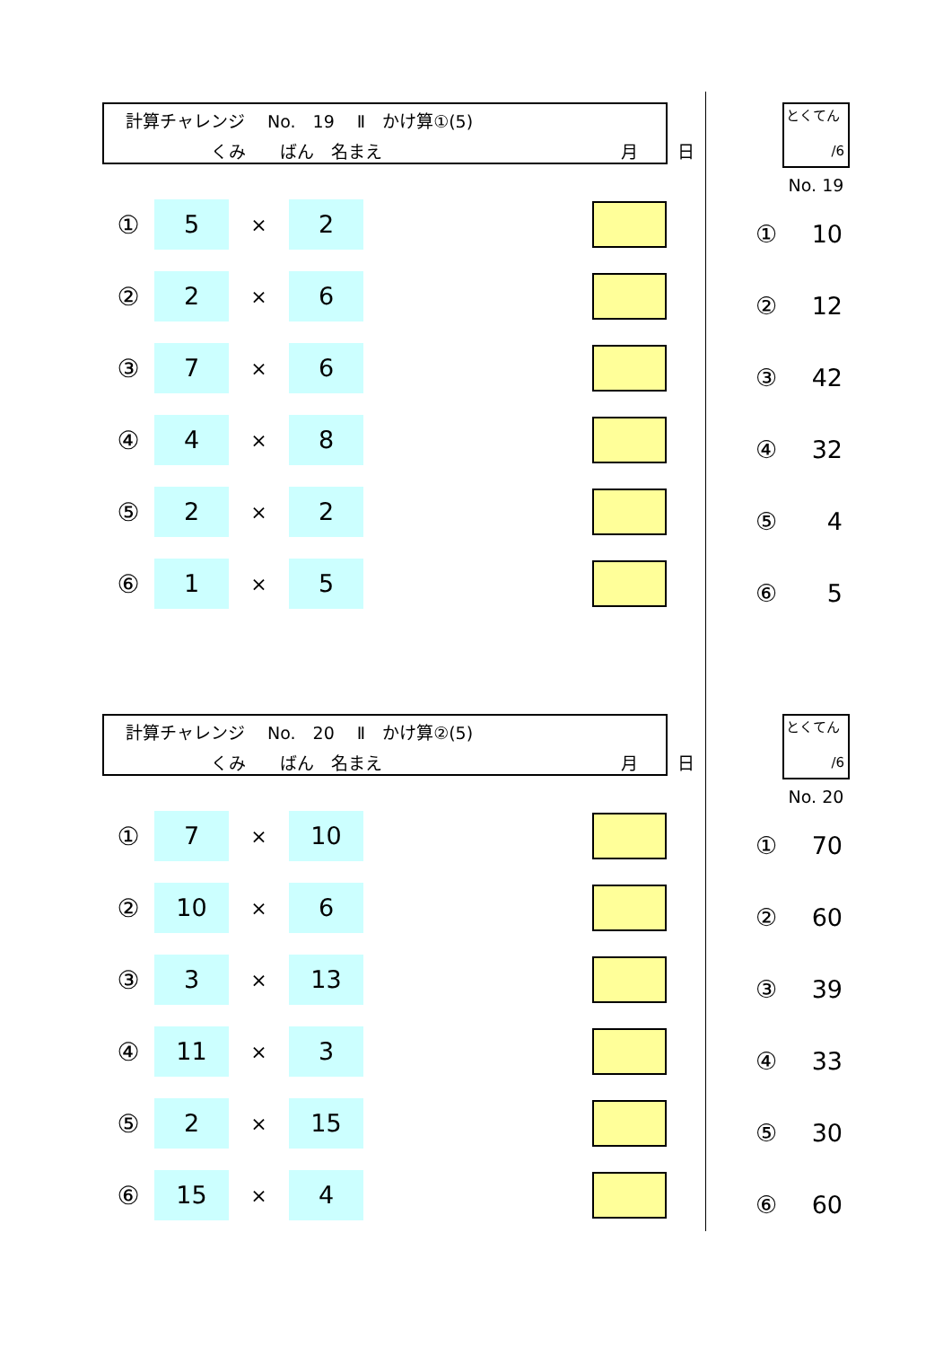計算チャレンジ　 No.　19　 Ⅱ　かけ算①(5)
　　　　　くみ　　ばん　名まえ　　　　　　　　　　　　　　月　　 日
① 5 × 2
② 2 × 6
③ 7 × 6
④ 4 × 8
⑤ 2 × 2
⑥ 1 × 5
とくてん
/6
No. 19
① 10
② 12
③ 42
④ 32
⑤ 4
⑥ 5
計算チャレンジ　 No.　20　 Ⅱ　かけ算②(5)
　　　　　くみ　　ばん　名まえ　　　　　　　　　　　　　　月　　 日
① 7 × 10
② 10 × 6
③ 3 × 13
④ 11 × 3
⑤ 2 × 15
⑥ 15 × 4
とくてん
/6
No. 20
① 70
② 60
③ 39
④ 33
⑤ 30
⑥ 60